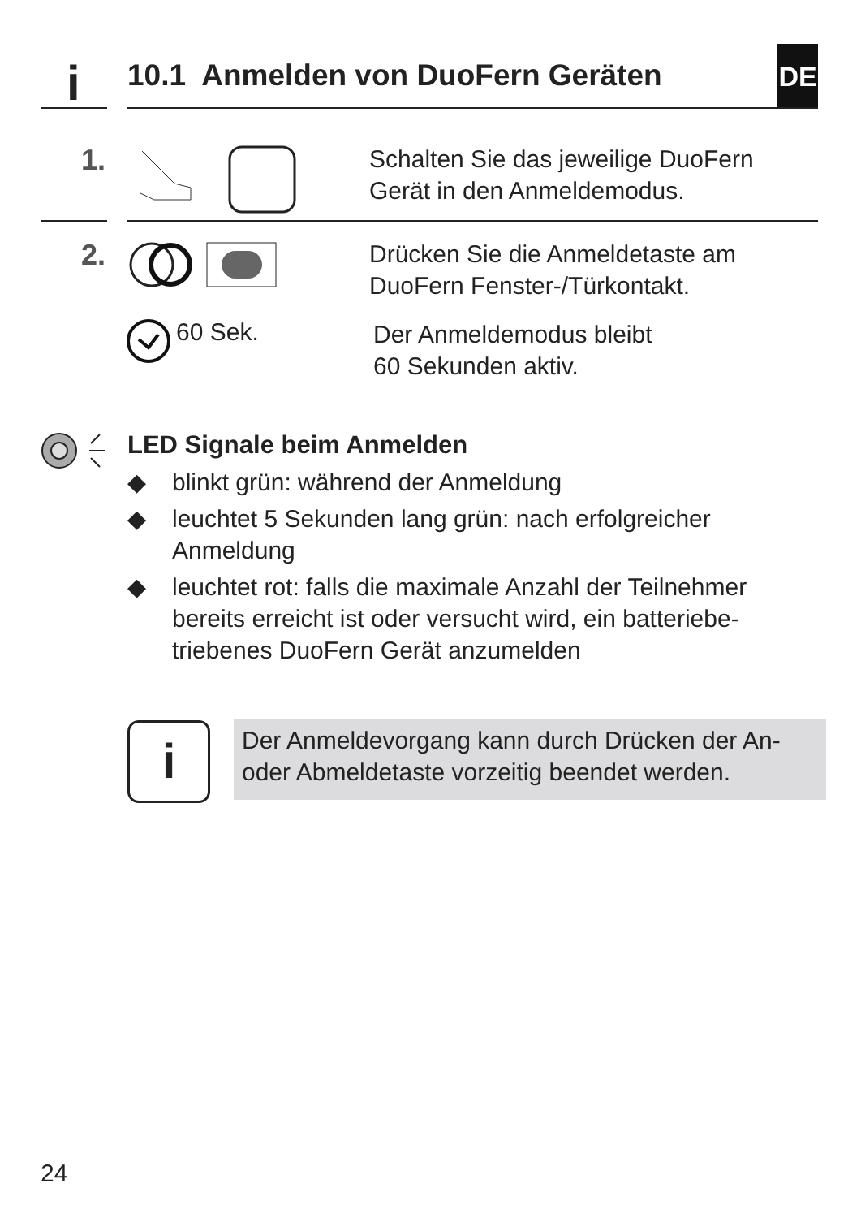i
10.1 Anmelden von DuoFern Geräten
DE
1.
Schalten Sie das jeweilige DuoFern
Gerät in den Anmeldemodus.
2.
Drücken Sie die Anmeldetaste am
DuoFern Fenster-/Türkontakt.
60 Sek.
Der Anmeldemodus bleibt
60 Sekunden aktiv.
LED Signale beim Anmelden
◆ blinkt grün: während der Anmeldung
◆ leuchtet 5 Sekunden lang grün: nach erfolgreicher Anmeldung
◆ leuchtet rot: falls die maximale Anzahl der Teilnehmer bereits erreicht ist oder versucht wird, ein batteriebe-triebenes DuoFern Gerät anzumelden
i
Der Anmeldevorgang kann durch Drücken der An- oder Abmeldetaste vorzeitig beendet werden.
24